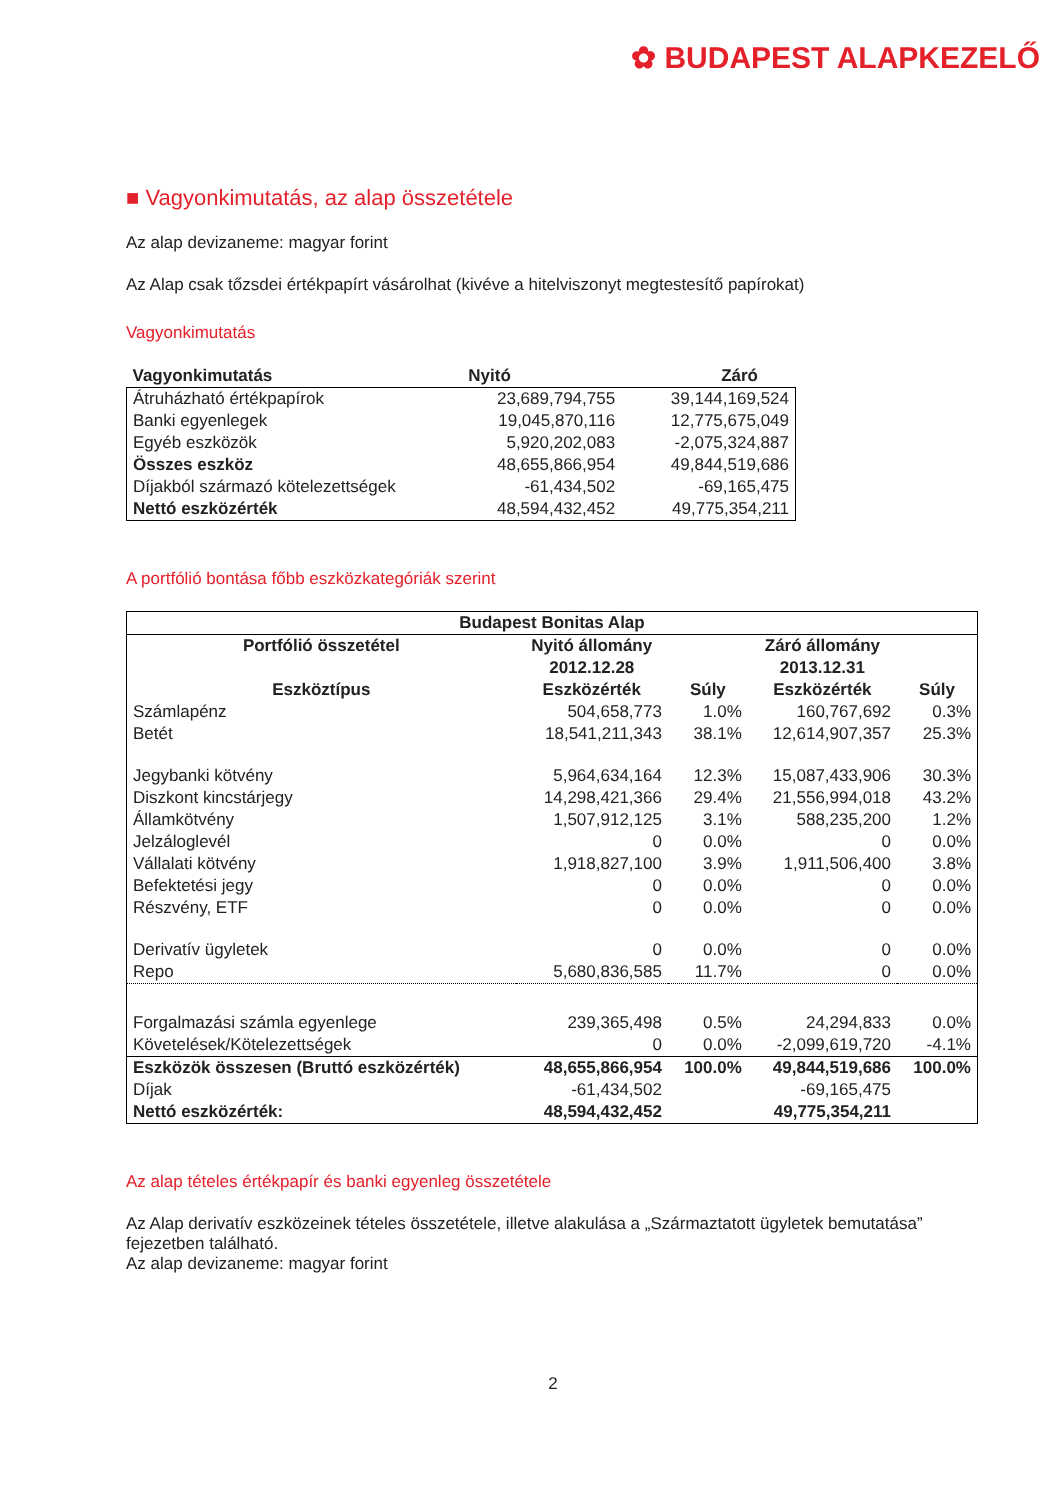✿ BUDAPEST ALAPKEZELŐ
■ Vagyonkimutatás, az alap összetétele
Az alap devizaneme: magyar forint
Az Alap csak tőzsdei értékpapírt vásárolhat (kivéve a hitelviszonyt megtestesítő papírokat)
Vagyonkimutatás
| Vagyonkimutatás | Nyitó | Záró |
| --- | --- | --- |
| Átruházható értékpapírok | 23,689,794,755 | 39,144,169,524 |
| Banki egyenlegek | 19,045,870,116 | 12,775,675,049 |
| Egyéb eszközök | 5,920,202,083 | -2,075,324,887 |
| Összes eszköz | 48,655,866,954 | 49,844,519,686 |
| Díjakból származó kötelezettségek | -61,434,502 | -69,165,475 |
| Nettó eszközérték | 48,594,432,452 | 49,775,354,211 |
A portfólió bontása főbb eszközkategóriák szerint
| Budapest Bonitas Alap | | | | |
| --- | --- | --- | --- | --- |
| Portfólió összetétel | Nyitó állomány | | Záró állomány | |
| | 2012.12.28 | | 2013.12.31 | |
| Eszköztípus | Eszközérték | Súly | Eszközérték | Súly |
| Számlapénz | 504,658,773 | 1.0% | 160,767,692 | 0.3% |
| Betét | 18,541,211,343 | 38.1% | 12,614,907,357 | 25.3% |
| Jegybanki kötvény | 5,964,634,164 | 12.3% | 15,087,433,906 | 30.3% |
| Diszkont kincstárjegy | 14,298,421,366 | 29.4% | 21,556,994,018 | 43.2% |
| Államkötvény | 1,507,912,125 | 3.1% | 588,235,200 | 1.2% |
| Jelzáloglevél | 0 | 0.0% | 0 | 0.0% |
| Vállalati kötvény | 1,918,827,100 | 3.9% | 1,911,506,400 | 3.8% |
| Befektetési jegy | 0 | 0.0% | 0 | 0.0% |
| Részvény, ETF | 0 | 0.0% | 0 | 0.0% |
| Derivatív ügyletek | 0 | 0.0% | 0 | 0.0% |
| Repo | 5,680,836,585 | 11.7% | 0 | 0.0% |
| Forgalmazási számla egyenlege | 239,365,498 | 0.5% | 24,294,833 | 0.0% |
| Követelések/Kötelezettségek | 0 | 0.0% | -2,099,619,720 | -4.1% |
| Eszközök összesen (Bruttó eszközérték) | 48,655,866,954 | 100.0% | 49,844,519,686 | 100.0% |
| Díjak | -61,434,502 | | -69,165,475 | |
| Nettó eszközérték: | 48,594,432,452 | | 49,775,354,211 | |
Az alap tételes értékpapír és banki egyenleg összetétele
Az Alap derivatív eszközeinek tételes összetétele, illetve alakulása a „Származtatott ügyletek bemutatása” fejezetben található.
Az alap devizaneme: magyar forint
2